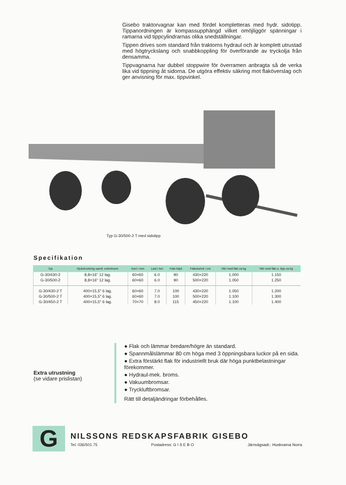Gisebo traktorvagnar kan med fördel kompletteras med hydr. sidotipp. Tippanordningen är kompassupphängd vilket omöjliggör spänningar i ramarna vid tippcylindrarnas olika snedställningar.
Tippen drives som standard från traktorns hydraul och är komplett utrustad med högtryckslang och snabbkoppling för överförande av tryckolja från densamma.
Tippvagnarna har dubbel stoppwire för överramen anbragta så de verka lika vid tippning åt sidorna. De utgöra effektiv säkring mot flaköverslag och ger anvisning för max. tippvinkel.
Typ G-30/500-2 T med sidotipp
Specifikation
| Typ | Hjulutrustning samtl. enkelmont. | Axel i mm | Last i ton | Flak-höjd | Flakstorlek i cm | Vikt med flak ca kg | Vikt med flak o. tipp ca kg |
| --- | --- | --- | --- | --- | --- | --- | --- |
| G-30/430-2 | 8,8×16" 12 lag. | 60×60 | 6.0 | 90 | 430×220 | 1.000 | 1.150 |
| G-30/500-2 | 8,8×16" 12 lag. | 60×60 | 6.0 | 90 | 500×220 | 1.050 | 1.250 |
| G-30/430-2 T | 400×15,5" 6 lag. | 60×60 | 7.0 | 100 | 430×220 | 1.050 | 1.200 |
| G-30/500-2 T | 400×15,5" 6 lag. | 60×60 | 7.0 | 100 | 500×220 | 1.100 | 1.300 |
| G-30/450-2 T | 400×15,5" 6 lag. | 70×70 | 8.0 | 115 | 450×220 | 1.100 | 1.400 |
Extra utrustning
(se vidare prislistan)
● Flak och lämmar bredare/högre än standard.
● Spannmålslämmar 80 cm höga med 3 öppningsbara luckor på en sida.
● Extra förstärkt flak för industriellt bruk där höga punktbelastningar förekommer.
● Hydraul-mek. broms.
● Vakuumbromsar.
● Tryckluftbromsar.
Rätt till detaljändringar förbehålles.
G NILSSONS REDSKAPSFABRIK GISEBO
Tel. 036/501 75 Postadress: G I S E B O Järnvägsadr.: Huskvarna Norra